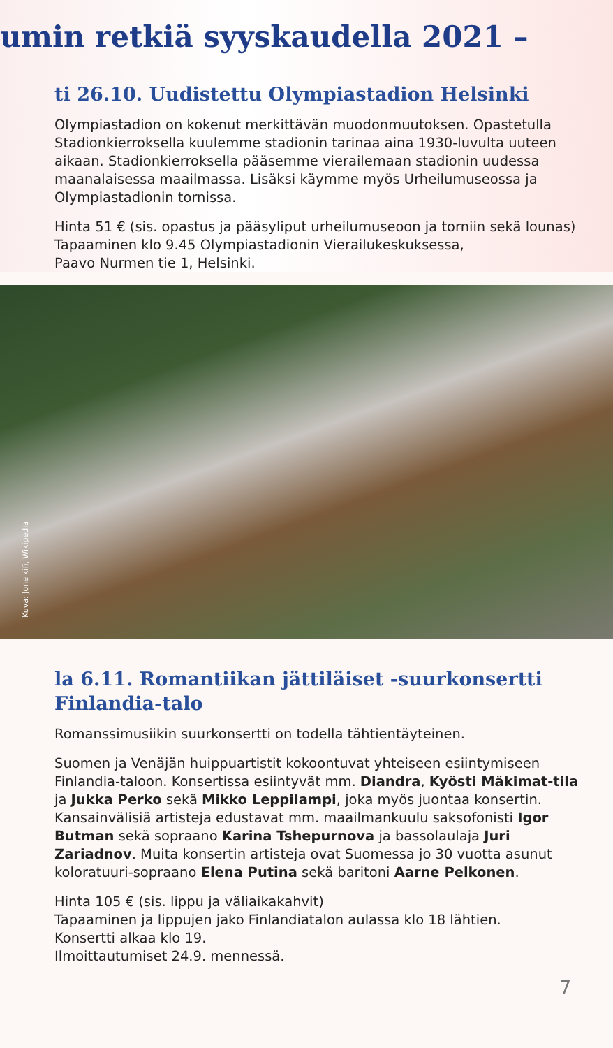umin retkiä syyskaudella 2021 –
ti 26.10. Uudistettu Olympiastadion Helsinki
Olympiastadion on kokenut merkittävän muodonmuutoksen. Opastetulla Stadionkierroksella kuulemme stadionin tarinaa aina 1930-luvulta uuteen aikaan. Stadionkierroksella pääsemme vierailemaan stadionin uudessa maanalaisessa maailmassa. Lisäksi käymme myös Urheilumuseossa ja Olympiastadionin tornissa.
Hinta 51 € (sis. opastus ja pääsyliput urheilumuseoon ja torniin sekä lounas)
Tapaaminen klo 9.45 Olympiastadionin Vierailukeskuksessa,
Paavo Nurmen tie 1, Helsinki.
Kuva: Joneikifi, Wikipedia
la 6.11. Romantiikan jättiläiset -suurkonsertti
Finlandia-talo
Romanssimusiikin suurkonsertti on todella tähtientäyteinen.
Suomen ja Venäjän huippuartistit kokoontuvat yhteiseen esiintymiseen Finlandia-taloon. Konsertissa esiintyvät mm. Diandra, Kyösti Mäkimat-tila ja Jukka Perko sekä Mikko Leppilampi, joka myös juontaa konsertin. Kansainvälisiä artisteja edustavat mm. maailmankuulu saksofonisti Igor Butman sekä sopraano Karina Tshepurnova ja bassolaulaja Juri Zariadnov. Muita konsertin artisteja ovat Suomessa jo 30 vuotta asunut koloratuuri-sopraano Elena Putina sekä baritoni Aarne Pelkonen.
Hinta 105 € (sis. lippu ja väliaikakahvit)
Tapaaminen ja lippujen jako Finlandiatalon aulassa klo 18 lähtien.
Konsertti alkaa klo 19.
Ilmoittautumiset 24.9. mennessä.
7